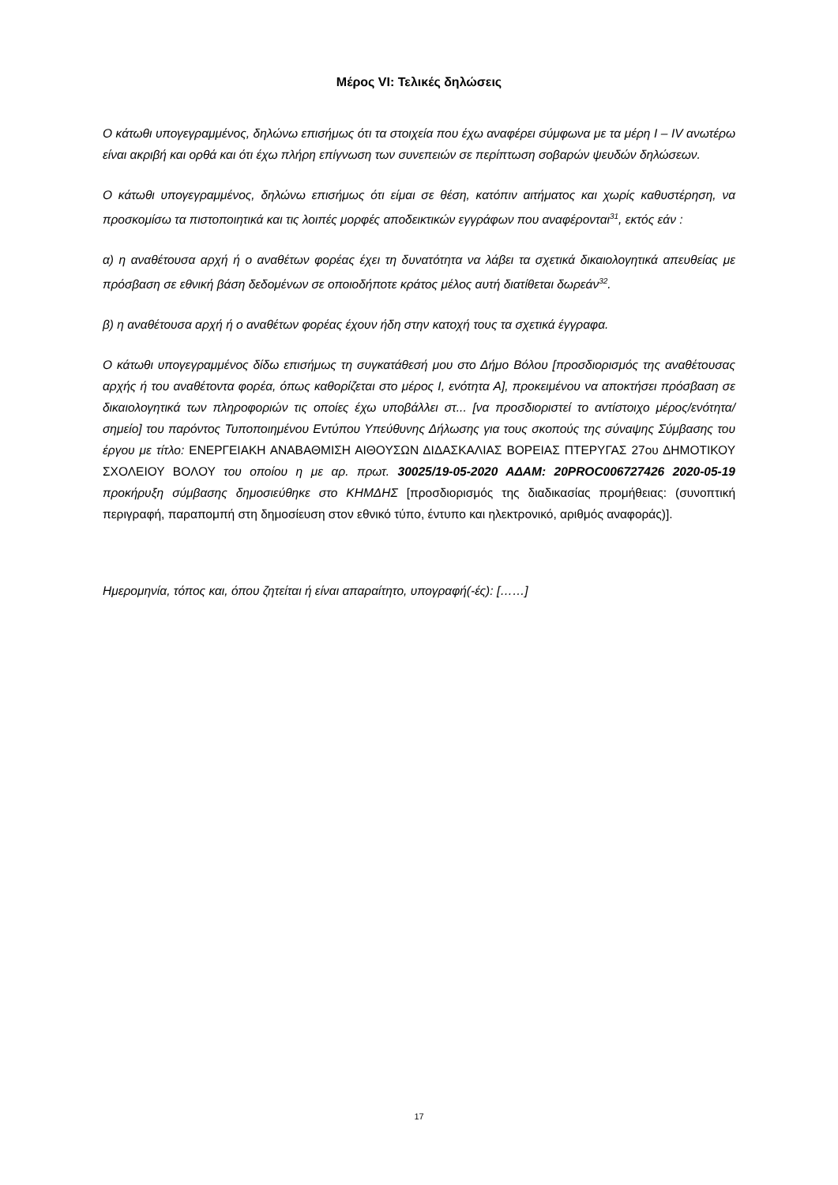Μέρος VI: Τελικές δηλώσεις
Ο κάτωθι υπογεγραμμένος, δηλώνω επισήμως ότι τα στοιχεία που έχω αναφέρει σύμφωνα με τα μέρη Ι – ΙV ανωτέρω είναι ακριβή και ορθά και ότι έχω πλήρη επίγνωση των συνεπειών σε περίπτωση σοβαρών ψευδών δηλώσεων.
Ο κάτωθι υπογεγραμμένος, δηλώνω επισήμως ότι είμαι σε θέση, κατόπιν αιτήματος και χωρίς καθυστέρηση, να προσκομίσω τα πιστοποιητικά και τις λοιπές μορφές αποδεικτικών εγγράφων που αναφέρονται<sup>31</sup>, εκτός εάν :
α) η αναθέτουσα αρχή ή ο αναθέτων φορέας έχει τη δυνατότητα να λάβει τα σχετικά δικαιολογητικά απευθείας με πρόσβαση σε εθνική βάση δεδομένων σε οποιοδήποτε κράτος μέλος αυτή διατίθεται δωρεάν<sup>32</sup>.
β) η αναθέτουσα αρχή ή ο αναθέτων φορέας έχουν ήδη στην κατοχή τους τα σχετικά έγγραφα.
Ο κάτωθι υπογεγραμμένος δίδω επισήμως τη συγκατάθεσή μου στο Δήμο Βόλου [προσδιορισμός της αναθέτουσας αρχής ή του αναθέτοντα φορέα, όπως καθορίζεται στο μέρος Ι, ενότητα Α], προκειμένου να αποκτήσει πρόσβαση σε δικαιολογητικά των πληροφοριών τις οποίες έχω υποβάλλει στ... [να προσδιοριστεί το αντίστοιχο μέρος/ενότητα/σημείο] του παρόντος Τυποποιημένου Εντύπου Υπεύθυνης Δήλωσης για τους σκοπούς της σύναψης Σύμβασης του έργου με τίτλο: ΕΝΕΡΓΕΙΑΚΗ ΑΝΑΒΑΘΜΙΣΗ ΑΙΘΟΥΣΩΝ ΔΙΔΑΣΚΑΛΙΑΣ ΒΟΡΕΙΑΣ ΠΤΕΡΥΓΑΣ 27ου ΔΗΜΟΤΙΚΟΥ ΣΧΟΛΕΙΟΥ ΒΟΛΟΥ του οποίου η με αρ. πρωτ. 30025/19-05-2020 ΑΔΑΜ: 20PROC006727426 2020-05-19 προκήρυξη σύμβασης δημοσιεύθηκε στο ΚΗΜΔΗΣ [προσδιορισμός της διαδικασίας προμήθειας: (συνοπτική περιγραφή, παραπομπή στη δημοσίευση στον εθνικό τύπο, έντυπο και ηλεκτρονικό, αριθμός αναφοράς)].
Ημερομηνία, τόπος και, όπου ζητείται ή είναι απαραίτητο, υπογραφή(-ές): [……]
17